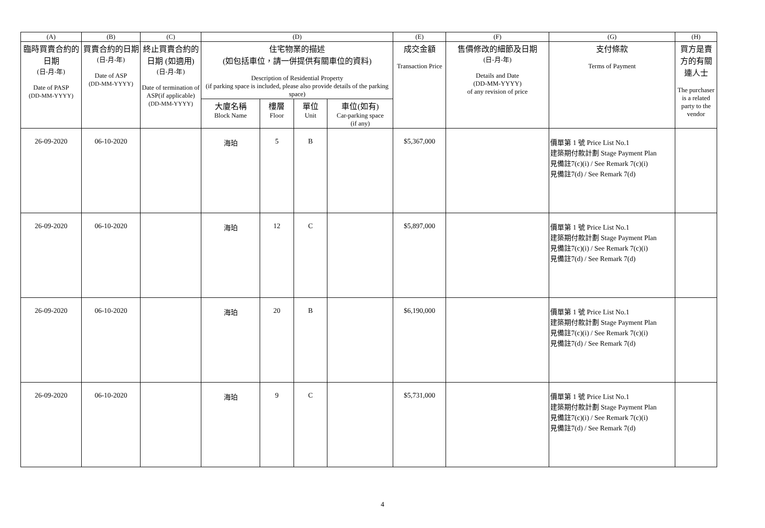| (A) | (B) | (C) | (D) | | | | (E) | (F) | (G) | (H) |
| --- | --- | --- | --- | --- | --- | --- | --- | --- | --- | --- |
| 臨時買賣合約的日期 (日-月-年) Date of PASP (DD-MM-YYYY) | 買賣合約的日期 (日-月-年) Date of ASP (DD-MM-YYYY) | 終止買賣合約的日期 (如適用) (日-月-年) Date of termination of ASP(if applicable) (DD-MM-YYYY) | 住宅物業的描述 (如包括車位，請一併提供有關車位的資料) Description of Residential Property (if parking space is included, please also provide details of the parking space) | | | | 成交金額 Transaction Price | 售價修改的細節及日期 (日-月-年) Details and Date (DD-MM-YYYY) of any revision of price | 支付條款 Terms of Payment | 買方是賣方的有關連人士 The purchaser is a related party to the vendor |
| | | | 大廈名稱 Block Name | 樓層 Floor | 單位 Unit | 車位(如有) Car-parking space (if any) | | | | |
| 26-09-2020 | 06-10-2020 | | 海珀 | 5 | B | | $5,367,000 | | 價單第 1 號 Price List No.1 建築期付款計劃 Stage Payment Plan 見備註7(c)(i) / See Remark 7(c)(i) 見備註7(d) / See Remark 7(d) | |
| 26-09-2020 | 06-10-2020 | | 海珀 | 12 | C | | $5,897,000 | | 價單第 1 號 Price List No.1 建築期付款計劃 Stage Payment Plan 見備註7(c)(i) / See Remark 7(c)(i) 見備註7(d) / See Remark 7(d) | |
| 26-09-2020 | 06-10-2020 | | 海珀 | 20 | B | | $6,190,000 | | 價單第 1 號 Price List No.1 建築期付款計劃 Stage Payment Plan 見備註7(c)(i) / See Remark 7(c)(i) 見備註7(d) / See Remark 7(d) | |
| 26-09-2020 | 06-10-2020 | | 海珀 | 9 | C | | $5,731,000 | | 價單第 1 號 Price List No.1 建築期付款計劃 Stage Payment Plan 見備註7(c)(i) / See Remark 7(c)(i) 見備註7(d) / See Remark 7(d) | |
4